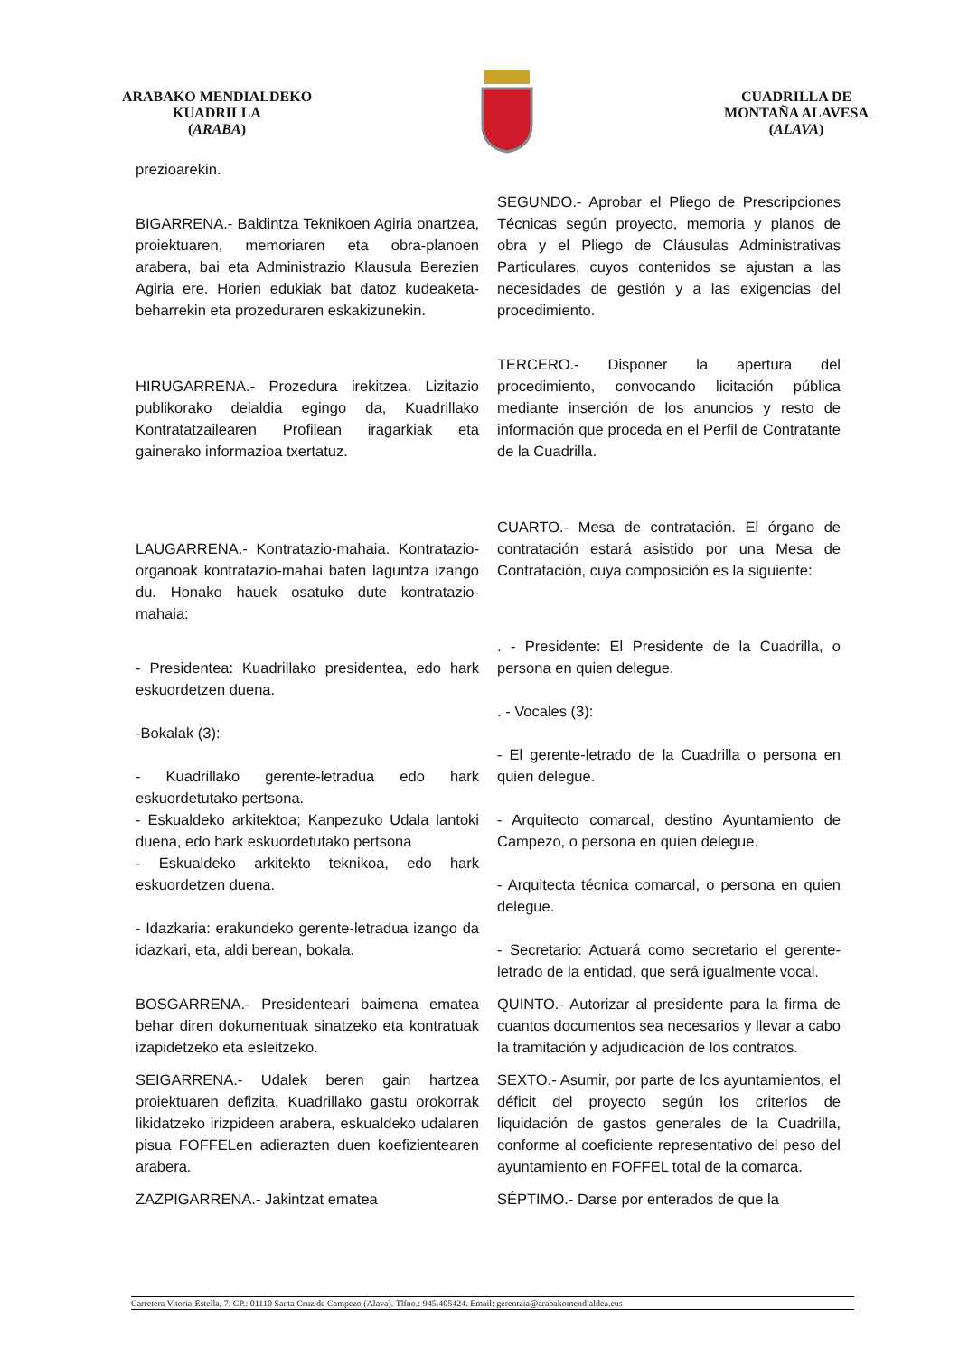ARABAKO MENDIALDEKO
KUADRILLA
(ARABA)
CUADRILLA DE
MONTAÑA ALAVESA
(ALAVA)
| prezioarekin. | |
| BIGARRENA.- Baldintza Teknikoen Agiria onartzea, proiektuaren, memoriaren eta obra-planoen arabera, bai eta Administrazio Klausula Berezien Agiria ere. Horien edukiak bat datoz kudeaketa-beharrekin eta prozeduraren eskakizunekin. | SEGUNDO.- Aprobar el Pliego de Prescripciones Técnicas según proyecto, memoria y planos de obra y el Pliego de Cláusulas Administrativas Particulares, cuyos contenidos se ajustan a las necesidades de gestión y a las exigencias del procedimiento. |
| HIRUGARRENA.- Prozedura irekitzea. Lizitazio publikorako deialdia egingo da, Kuadrillako Kontratatzailearen Profilean iragarkiak eta gainerako informazioa txertatuz. | TERCERO.- Disponer la apertura del procedimiento, convocando licitación pública mediante inserción de los anuncios y resto de información que proceda en el Perfil de Contratante de la Cuadrilla. |
| LAUGARRENA.- Kontratazio-mahaia. Kontratazio-organoak kontratazio-mahai baten laguntza izango du. Honako hauek osatuko dute kontratazio-mahaia: | CUARTO.- Mesa de contratación. El órgano de contratación estará asistido por una Mesa de Contratación, cuya composición es la siguiente: |
| - Presidentea: Kuadrillako presidentea, edo hark eskuordetzen duena. -Bokalak (3): - Kuadrillako gerente-letradua edo hark eskuordetutako pertsona. - Eskualdeko arkitektoa; Kanpezuko Udala lantoki duena, edo hark eskuordetutako pertsona - Eskualdeko arkitekto teknikoa, edo hark eskuordetzen duena. - Idazkaria: erakundeko gerente-letradua izango da idazkari, eta, aldi berean, bokala. | . - Presidente: El Presidente de la Cuadrilla, o persona en quien delegue. . - Vocales (3): - El gerente-letrado de la Cuadrilla o persona en quien delegue. - Arquitecto comarcal, destino Ayuntamiento de Campezo, o persona en quien delegue. - Arquitecta técnica comarcal, o persona en quien delegue. - Secretario: Actuará como secretario el gerente-letrado de la entidad, que será igualmente vocal. |
| BOSGARRENA.- Presidenteari baimena ematea behar diren dokumentuak sinatzeko eta kontratuak izapidetzeko eta esleitzeko. | QUINTO.- Autorizar al presidente para la firma de cuantos documentos sea necesarios y llevar a cabo la tramitación y adjudicación de los contratos. |
| SEIGARRENA.- Udalek beren gain hartzea proiektuaren defizita, Kuadrillako gastu orokorrak likidatzeko irizpideen arabera, eskualdeko udalaren pisua FOFFELen adierazten duen koefizientearen arabera. | SEXTO.- Asumir, por parte de los ayuntamientos, el déficit del proyecto según los criterios de liquidación de gastos generales de la Cuadrilla, conforme al coeficiente representativo del peso del ayuntamiento en FOFFEL total de la comarca. |
| ZAZPIGARRENA.- Jakintzat ematea | SÉPTIMO.- Darse por enterados de que la |
Carretera Vitoria-Estella, 7. CP.: 01110 Santa Cruz de Campezo (Alava). Tlfno.: 945.405424. Email: gerentzia@arabakomendialdea.eus